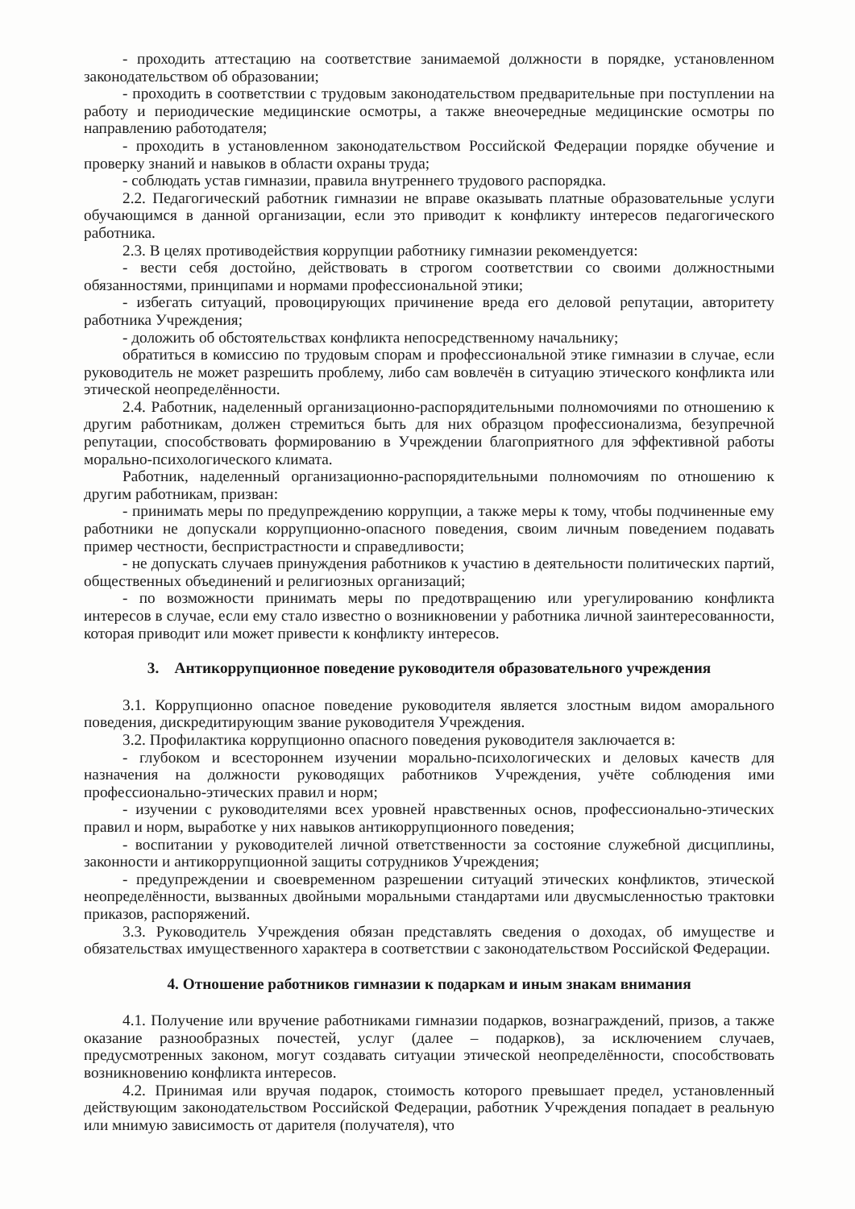- проходить аттестацию на соответствие занимаемой должности в порядке, установленном законодательством об образовании;
- проходить в соответствии с трудовым законодательством предварительные при поступлении на работу и периодические медицинские осмотры, а также внеочередные медицинские осмотры по направлению работодателя;
- проходить в установленном законодательством Российской Федерации порядке обучение и проверку знаний и навыков в области охраны труда;
- соблюдать устав гимназии, правила внутреннего трудового распорядка.
2.2. Педагогический работник гимназии не вправе оказывать платные образовательные услуги обучающимся в данной организации, если это приводит к конфликту интересов педагогического работника.
2.3. В целях противодействия коррупции работнику гимназии рекомендуется:
- вести себя достойно, действовать в строгом соответствии со своими должностными обязанностями, принципами и нормами профессиональной этики;
- избегать ситуаций, провоцирующих причинение вреда его деловой репутации, авторитету работника Учреждения;
- доложить об обстоятельствах конфликта непосредственному начальнику;
обратиться в комиссию по трудовым спорам и профессиональной этике гимназии в случае, если руководитель не может разрешить проблему, либо сам вовлечён в ситуацию этического конфликта или этической неопределённости.
2.4. Работник, наделенный организационно-распорядительными полномочиями по отношению к другим работникам, должен стремиться быть для них образцом профессионализма, безупречной репутации, способствовать формированию в Учреждении благоприятного для эффективной работы морально-психологического климата.
Работник, наделенный организационно-распорядительными полномочиям по отношению к другим работникам, призван:
- принимать меры по предупреждению коррупции, а также меры к тому, чтобы подчиненные ему работники не допускали коррупционно-опасного поведения, своим личным поведением подавать пример честности, беспристрастности и справедливости;
- не допускать случаев принуждения работников к участию в деятельности политических партий, общественных объединений и религиозных организаций;
- по возможности принимать меры по предотвращению или урегулированию конфликта интересов в случае, если ему стало известно о возникновении у работника личной заинтересованности, которая приводит или может привести к конфликту интересов.
3. Антикоррупционное поведение руководителя образовательного учреждения
3.1. Коррупционно опасное поведение руководителя является злостным видом аморального поведения, дискредитирующим звание руководителя Учреждения.
3.2. Профилактика коррупционно опасного поведения руководителя заключается в:
- глубоком и всестороннем изучении морально-психологических и деловых качеств для назначения на должности руководящих работников Учреждения, учёте соблюдения ими профессионально-этических правил и норм;
- изучении с руководителями всех уровней нравственных основ, профессионально-этических правил и норм, выработке у них навыков антикоррупционного поведения;
- воспитании у руководителей личной ответственности за состояние служебной дисциплины, законности и антикоррупционной защиты сотрудников Учреждения;
- предупреждении и своевременном разрешении ситуаций этических конфликтов, этической неопределённости, вызванных двойными моральными стандартами или двусмысленностью трактовки приказов, распоряжений.
3.3. Руководитель Учреждения обязан представлять сведения о доходах, об имуществе и обязательствах имущественного характера в соответствии с законодательством Российской Федерации.
4. Отношение работников гимназии к подаркам и иным знакам внимания
4.1. Получение или вручение работниками гимназии подарков, вознаграждений, призов, а также оказание разнообразных почестей, услуг (далее – подарков), за исключением случаев, предусмотренных законом, могут создавать ситуации этической неопределённости, способствовать возникновению конфликта интересов.
4.2. Принимая или вручая подарок, стоимость которого превышает предел, установленный действующим законодательством Российской Федерации, работник Учреждения попадает в реальную или мнимую зависимость от дарителя (получателя), что